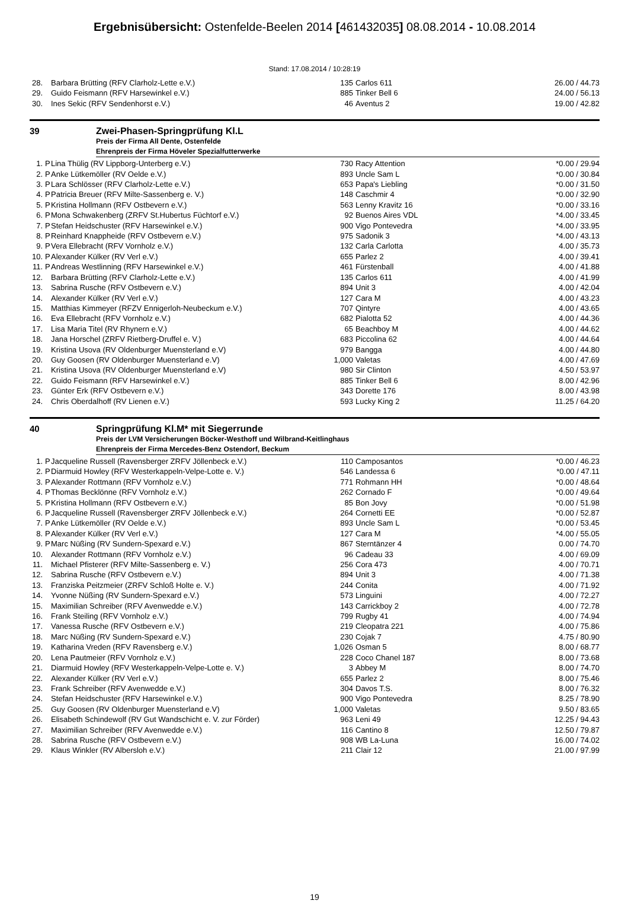Ergebnisübersicht: Ostenfelde-Beelen 2014 [461432035] 08.08.2014 - 10.08.2014
Stand: 17.08.2014 / 10:28:19
| 28. | | Barbara Brütting (RFV Clarholz-Lette e.V.) | 135 | Carlos 611 | 26.00 / 44.73 |
| 29. | | Guido Feismann (RFV Harsewinkel e.V.) | 885 | Tinker Bell 6 | 24.00 / 56.13 |
| 30. | | Ines Sekic (RFV Sendenhorst e.V.) | 46 | Aventus 2 | 19.00 / 42.82 |
39 Zwei-Phasen-Springprüfung Kl.L
Preis der Firma All Dente, Ostenfelde
Ehrenpreis der Firma Höveler Spezialfutterwerke
| 1. | P | Lina Thülig (RV Lippborg-Unterberg e.V.) | 730 | Racy Attention | *0.00 / 29.94 |
| 2. | P | Anke Lütkemöller (RV Oelde e.V.) | 893 | Uncle Sam L | *0.00 / 30.84 |
| 3. | P | Lara Schlösser (RFV Clarholz-Lette e.V.) | 653 | Papa's Liebling | *0.00 / 31.50 |
| 4. | P | Patricia Breuer (RFV Milte-Sassenberg e. V.) | 148 | Caschmir 4 | *0.00 / 32.90 |
| 5. | P | Kristina Hollmann (RFV Ostbevern e.V.) | 563 | Lenny Kravitz 16 | *0.00 / 33.16 |
| 6. | P | Mona Schwakenberg (ZRFV St.Hubertus Füchtorf e.V.) | 92 | Buenos Aires VDL | *4.00 / 33.45 |
| 7. | P | Stefan Heidschuster (RFV Harsewinkel e.V.) | 900 | Vigo Pontevedra | *4.00 / 33.95 |
| 8. | P | Reinhard Knappheide (RFV Ostbevern e.V.) | 975 | Sadonik 3 | *4.00 / 43.13 |
| 9. | P | Vera Ellebracht (RFV Vornholz e.V.) | 132 | Carla Carlotta | 4.00 / 35.73 |
| 10. | P | Alexander Külker (RV Verl e.V.) | 655 | Parlez 2 | 4.00 / 39.41 |
| 11. | P | Andreas Westlinning (RFV Harsewinkel e.V.) | 461 | Fürstenball | 4.00 / 41.88 |
| 12. | | Barbara Brütting (RFV Clarholz-Lette e.V.) | 135 | Carlos 611 | 4.00 / 41.99 |
| 13. | | Sabrina Rusche (RFV Ostbevern e.V.) | 894 | Unit 3 | 4.00 / 42.04 |
| 14. | | Alexander Külker (RV Verl e.V.) | 127 | Cara M | 4.00 / 43.23 |
| 15. | | Matthias Kimmeyer (RFZV Ennigerloh-Neubeckum e.V.) | 707 | Qintyre | 4.00 / 43.65 |
| 16. | | Eva Ellebracht (RFV Vornholz e.V.) | 682 | Pialotta 52 | 4.00 / 44.36 |
| 17. | | Lisa Maria Titel (RV Rhynern e.V.) | 65 | Beachboy M | 4.00 / 44.62 |
| 18. | | Jana Horschel (ZRFV Rietberg-Druffel e. V.) | 683 | Piccolina 62 | 4.00 / 44.64 |
| 19. | | Kristina Usova (RV Oldenburger Muensterland e.V) | 979 | Bangga | 4.00 / 44.80 |
| 20. | | Guy Goosen (RV Oldenburger Muensterland e.V) | 1,000 | Valetas | 4.00 / 47.69 |
| 21. | | Kristina Usova (RV Oldenburger Muensterland e.V) | 980 | Sir Clinton | 4.50 / 53.97 |
| 22. | | Guido Feismann (RFV Harsewinkel e.V.) | 885 | Tinker Bell 6 | 8.00 / 42.96 |
| 23. | | Günter Erk (RFV Ostbevern e.V.) | 343 | Dorette 176 | 8.00 / 43.98 |
| 24. | | Chris Oberdalhoff (RV Lienen e.V.) | 593 | Lucky King 2 | 11.25 / 64.20 |
40 Springprüfung Kl.M* mit Siegerrunde
Preis der LVM Versicherungen Böcker-Westhoff und Wilbrand-Keitlinghaus
Ehrenpreis der Firma Mercedes-Benz Ostendorf, Beckum
| 1. | P | Jacqueline Russell (Ravensberger ZRFV Jöllenbeck e.V.) | 110 | Camposantos | *0.00 / 46.23 |
| 2. | P | Diarmuid Howley (RFV Westerkappeln-Velpe-Lotte e. V.) | 546 | Landessa 6 | *0.00 / 47.11 |
| 3. | P | Alexander Rottmann (RFV Vornholz e.V.) | 771 | Rohmann HH | *0.00 / 48.64 |
| 4. | P | Thomas Becklönne (RFV Vornholz e.V.) | 262 | Cornado F | *0.00 / 49.64 |
| 5. | P | Kristina Hollmann (RFV Ostbevern e.V.) | 85 | Bon Jovy | *0.00 / 51.98 |
| 6. | P | Jacqueline Russell (Ravensberger ZRFV Jöllenbeck e.V.) | 264 | Cornetti EE | *0.00 / 52.87 |
| 7. | P | Anke Lütkemöller (RV Oelde e.V.) | 893 | Uncle Sam L | *0.00 / 53.45 |
| 8. | P | Alexander Külker (RV Verl e.V.) | 127 | Cara M | *4.00 / 55.05 |
| 9. | P | Marc Nüßing (RV Sundern-Spexard e.V.) | 867 | Sterntänzer 4 | 0.00 / 74.70 |
| 10. | | Alexander Rottmann (RFV Vornholz e.V.) | 96 | Cadeau 33 | 4.00 / 69.09 |
| 11. | | Michael Pfisterer (RFV Milte-Sassenberg e. V.) | 256 | Cora 473 | 4.00 / 70.71 |
| 12. | | Sabrina Rusche (RFV Ostbevern e.V.) | 894 | Unit 3 | 4.00 / 71.38 |
| 13. | | Franziska Peitzmeier (ZRFV Schloß Holte e. V.) | 244 | Conita | 4.00 / 71.92 |
| 14. | | Yvonne Nüßing (RV Sundern-Spexard e.V.) | 573 | Linguini | 4.00 / 72.27 |
| 15. | | Maximilian Schreiber (RFV Avenwedde e.V.) | 143 | Carrickboy 2 | 4.00 / 72.78 |
| 16. | | Frank Steiling (RFV Vornholz e.V.) | 799 | Rugby 41 | 4.00 / 74.94 |
| 17. | | Vanessa Rusche (RFV Ostbevern e.V.) | 219 | Cleopatra 221 | 4.00 / 75.86 |
| 18. | | Marc Nüßing (RV Sundern-Spexard e.V.) | 230 | Cojak 7 | 4.75 / 80.90 |
| 19. | | Katharina Vreden (RFV Ravensberg e.V.) | 1,026 | Osman 5 | 8.00 / 68.77 |
| 20. | | Lena Pautmeier (RFV Vornholz e.V.) | 228 | Coco Chanel 187 | 8.00 / 73.68 |
| 21. | | Diarmuid Howley (RFV Westerkappeln-Velpe-Lotte e. V.) | 3 | Abbey M | 8.00 / 74.70 |
| 22. | | Alexander Külker (RV Verl e.V.) | 655 | Parlez 2 | 8.00 / 75.46 |
| 23. | | Frank Schreiber (RFV Avenwedde e.V.) | 304 | Davos T.S. | 8.00 / 76.32 |
| 24. | | Stefan Heidschuster (RFV Harsewinkel e.V.) | 900 | Vigo Pontevedra | 8.25 / 78.90 |
| 25. | | Guy Goosen (RV Oldenburger Muensterland e.V) | 1,000 | Valetas | 9.50 / 83.65 |
| 26. | | Elisabeth Schindewolf (RV Gut Wandschicht e. V. zur Förder) | 963 | Leni 49 | 12.25 / 94.43 |
| 27. | | Maximilian Schreiber (RFV Avenwedde e.V.) | 116 | Cantino 8 | 12.50 / 79.87 |
| 28. | | Sabrina Rusche (RFV Ostbevern e.V.) | 908 | WB La-Luna | 16.00 / 74.02 |
| 29. | | Klaus Winkler (RV Albersloh e.V.) | 211 | Clair 12 | 21.00 / 97.99 |
19